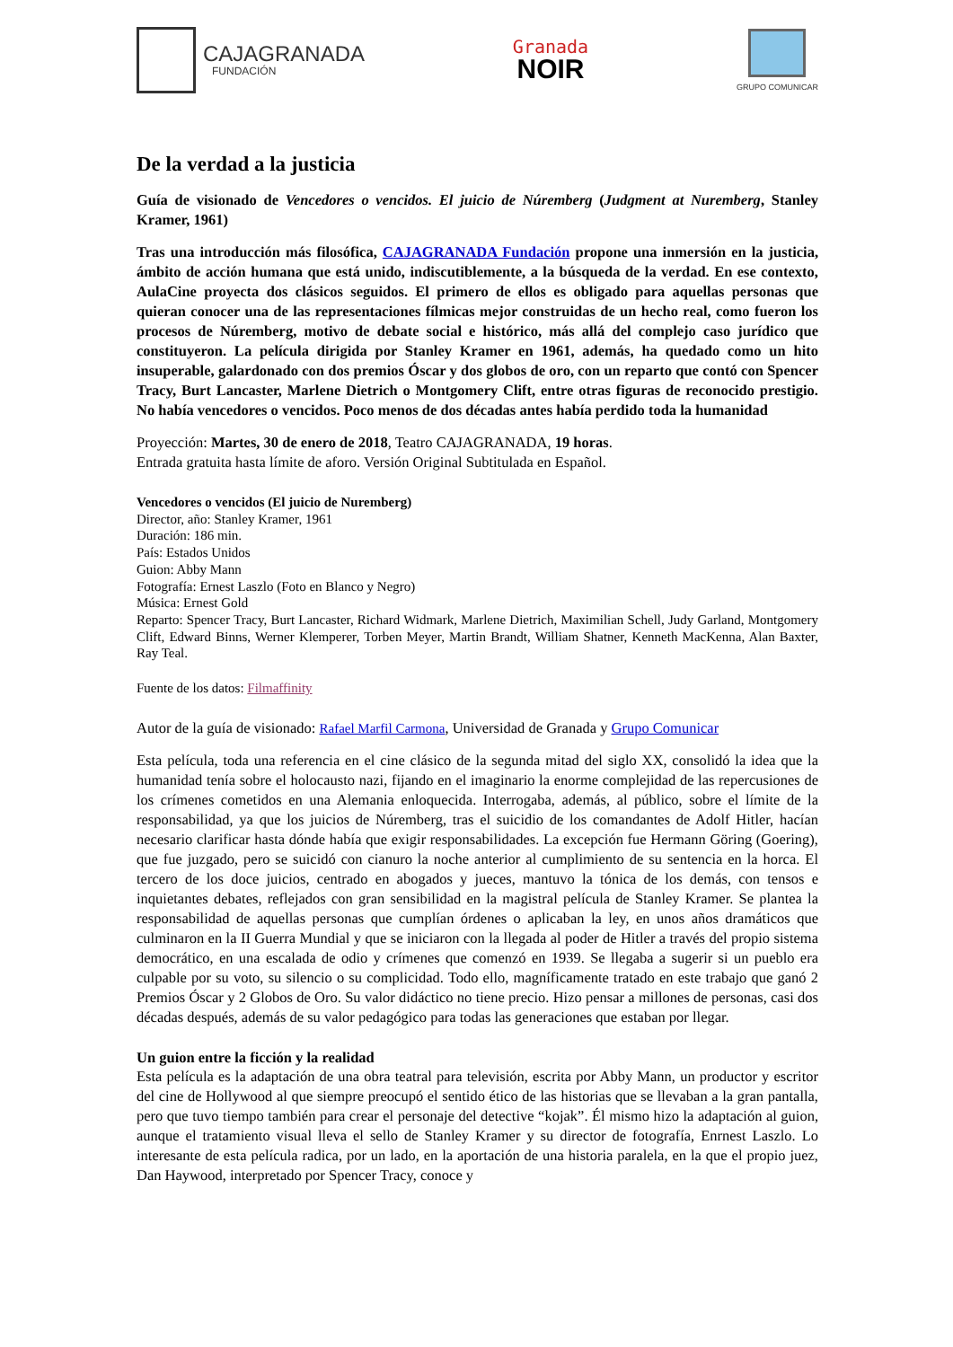CAJAGRANADA
FUNDACIÓN
Granada
NOIR
GRUPO COMUNICAR
De la verdad a la justicia
Guía de visionado de Vencedores o vencidos. El juicio de Núremberg (Judgment at Nuremberg, Stanley Kramer, 1961)
Tras una introducción más filosófica, CAJAGRANADA Fundación propone una inmersión en la justicia, ámbito de acción humana que está unido, indiscutiblemente, a la búsqueda de la verdad. En ese contexto, AulaCine proyecta dos clásicos seguidos. El primero de ellos es obligado para aquellas personas que quieran conocer una de las representaciones fílmicas mejor construidas de un hecho real, como fueron los procesos de Núremberg, motivo de debate social e histórico, más allá del complejo caso jurídico que constituyeron. La película dirigida por Stanley Kramer en 1961, además, ha quedado como un hito insuperable, galardonado con dos premios Óscar y dos globos de oro, con un reparto que contó con Spencer Tracy, Burt Lancaster, Marlene Dietrich o Montgomery Clift, entre otras figuras de reconocido prestigio. No había vencedores o vencidos. Poco menos de dos décadas antes había perdido toda la humanidad
Proyección: Martes, 30 de enero de 2018, Teatro CAJAGRANADA, 19 horas.
Entrada gratuita hasta límite de aforo. Versión Original Subtitulada en Español.
Vencedores o vencidos (El juicio de Nuremberg)
Director, año: Stanley Kramer, 1961
Duración: 186 min.
País: Estados Unidos
Guion: Abby Mann
Fotografía: Ernest Laszlo (Foto en Blanco y Negro)
Música: Ernest Gold
Reparto: Spencer Tracy, Burt Lancaster, Richard Widmark, Marlene Dietrich, Maximilian Schell, Judy Garland, Montgomery Clift, Edward Binns, Werner Klemperer, Torben Meyer, Martin Brandt, William Shatner, Kenneth MacKenna, Alan Baxter, Ray Teal.
Fuente de los datos: Filmaffinity
Autor de la guía de visionado: Rafael Marfil Carmona, Universidad de Granada y Grupo Comunicar
Esta película, toda una referencia en el cine clásico de la segunda mitad del siglo XX, consolidó la idea que la humanidad tenía sobre el holocausto nazi, fijando en el imaginario la enorme complejidad de las repercusiones de los crímenes cometidos en una Alemania enloquecida. Interrogaba, además, al público, sobre el límite de la responsabilidad, ya que los juicios de Núremberg, tras el suicidio de los comandantes de Adolf Hitler, hacían necesario clarificar hasta dónde había que exigir responsabilidades. La excepción fue Hermann Göring (Goering), que fue juzgado, pero se suicidó con cianuro la noche anterior al cumplimiento de su sentencia en la horca. El tercero de los doce juicios, centrado en abogados y jueces, mantuvo la tónica de los demás, con tensos e inquietantes debates, reflejados con gran sensibilidad en la magistral película de Stanley Kramer. Se plantea la responsabilidad de aquellas personas que cumplían órdenes o aplicaban la ley, en unos años dramáticos que culminaron en la II Guerra Mundial y que se iniciaron con la llegada al poder de Hitler a través del propio sistema democrático, en una escalada de odio y crímenes que comenzó en 1939. Se llegaba a sugerir si un pueblo era culpable por su voto, su silencio o su complicidad. Todo ello, magníficamente tratado en este trabajo que ganó 2 Premios Óscar y 2 Globos de Oro. Su valor didáctico no tiene precio. Hizo pensar a millones de personas, casi dos décadas después, además de su valor pedagógico para todas las generaciones que estaban por llegar.
Un guion entre la ficción y la realidad
Esta película es la adaptación de una obra teatral para televisión, escrita por Abby Mann, un productor y escritor del cine de Hollywood al que siempre preocupó el sentido ético de las historias que se llevaban a la gran pantalla, pero que tuvo tiempo también para crear el personaje del detective “kojak”. Él mismo hizo la adaptación al guion, aunque el tratamiento visual lleva el sello de Stanley Kramer y su director de fotografía, Enrnest Laszlo. Lo interesante de esta película radica, por un lado, en la aportación de una historia paralela, en la que el propio juez, Dan Haywood, interpretado por Spencer Tracy, conoce y